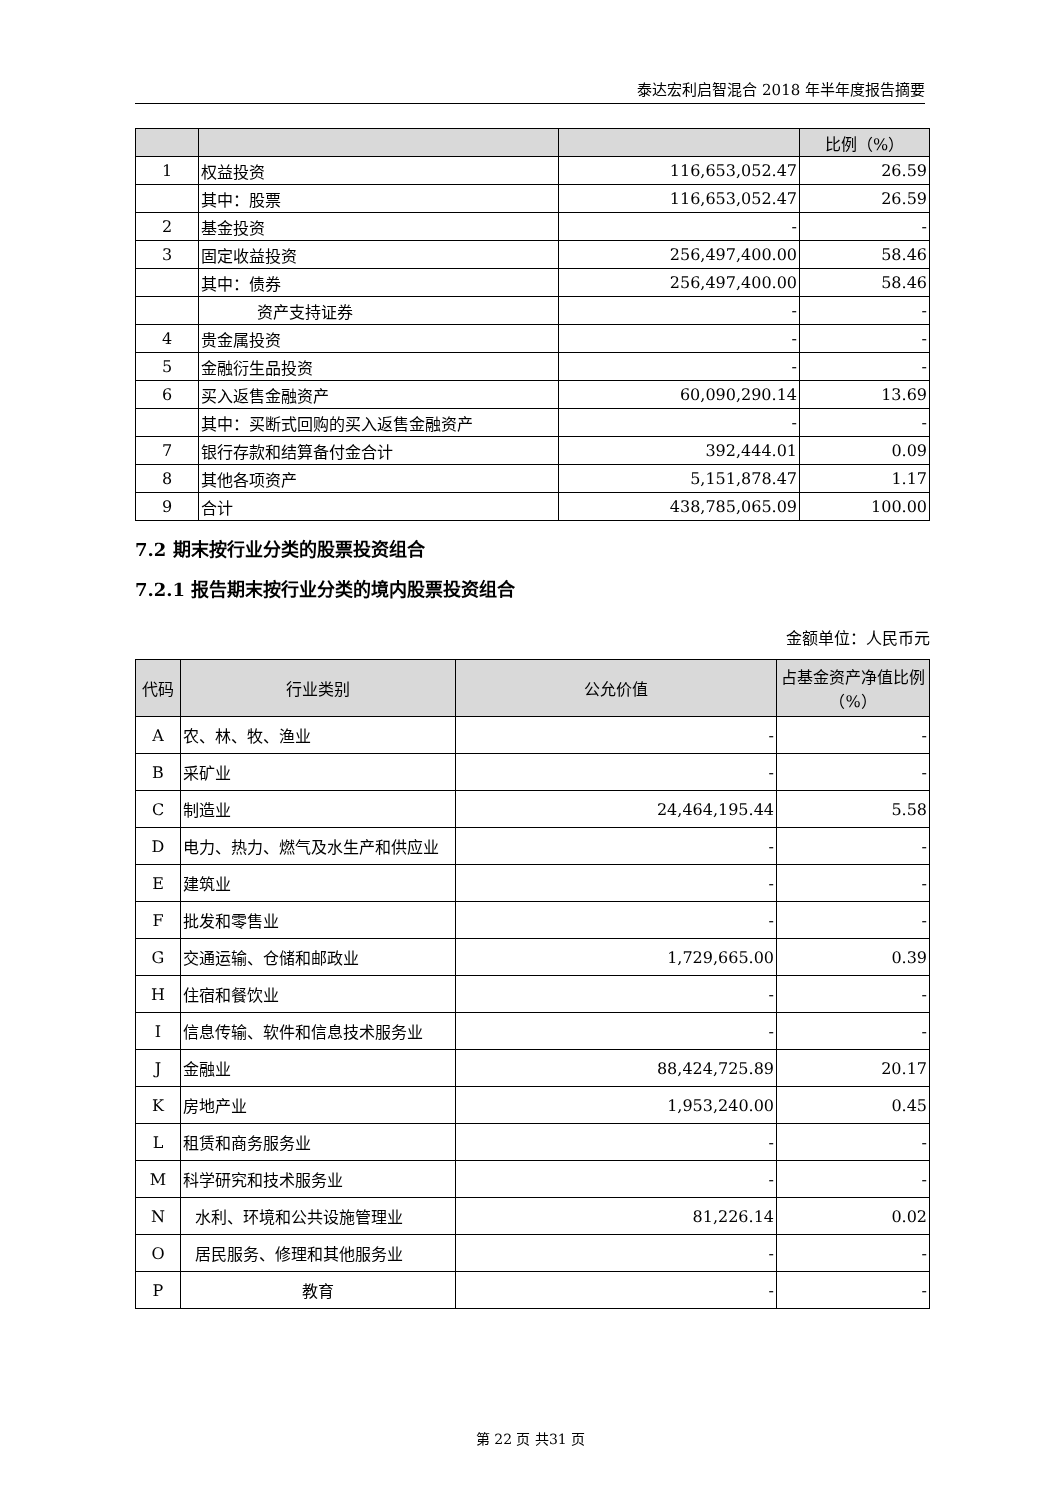泰达宏利启智混合 2018 年半年度报告摘要
| | | | 比例（%） |
| --- | --- | --- | --- |
| 1 | 权益投资 | 116,653,052.47 | 26.59 |
| | 其中：股票 | 116,653,052.47 | 26.59 |
| 2 | 基金投资 | - | - |
| 3 | 固定收益投资 | 256,497,400.00 | 58.46 |
| | 其中：债券 | 256,497,400.00 | 58.46 |
| | 资产支持证券 | - | - |
| 4 | 贵金属投资 | - | - |
| 5 | 金融衍生品投资 | - | - |
| 6 | 买入返售金融资产 | 60,090,290.14 | 13.69 |
| | 其中：买断式回购的买入返售金融资产 | - | - |
| 7 | 银行存款和结算备付金合计 | 392,444.01 | 0.09 |
| 8 | 其他各项资产 | 5,151,878.47 | 1.17 |
| 9 | 合计 | 438,785,065.09 | 100.00 |
7.2 期末按行业分类的股票投资组合
7.2.1 报告期末按行业分类的境内股票投资组合
金额单位：人民币元
| 代码 | 行业类别 | 公允价值 | 占基金资产净值比例（%） |
| --- | --- | --- | --- |
| A | 农、林、牧、渔业 | - | - |
| B | 采矿业 | - | - |
| C | 制造业 | 24,464,195.44 | 5.58 |
| D | 电力、热力、燃气及水生产和供应业 | - | - |
| E | 建筑业 | - | - |
| F | 批发和零售业 | - | - |
| G | 交通运输、仓储和邮政业 | 1,729,665.00 | 0.39 |
| H | 住宿和餐饮业 | - | - |
| I | 信息传输、软件和信息技术服务业 | - | - |
| J | 金融业 | 88,424,725.89 | 20.17 |
| K | 房地产业 | 1,953,240.00 | 0.45 |
| L | 租赁和商务服务业 | - | - |
| M | 科学研究和技术服务业 | - | - |
| N | 水利、环境和公共设施管理业 | 81,226.14 | 0.02 |
| O | 居民服务、修理和其他服务业 | - | - |
| P | 教育 | - | - |
第 22 页 共31 页